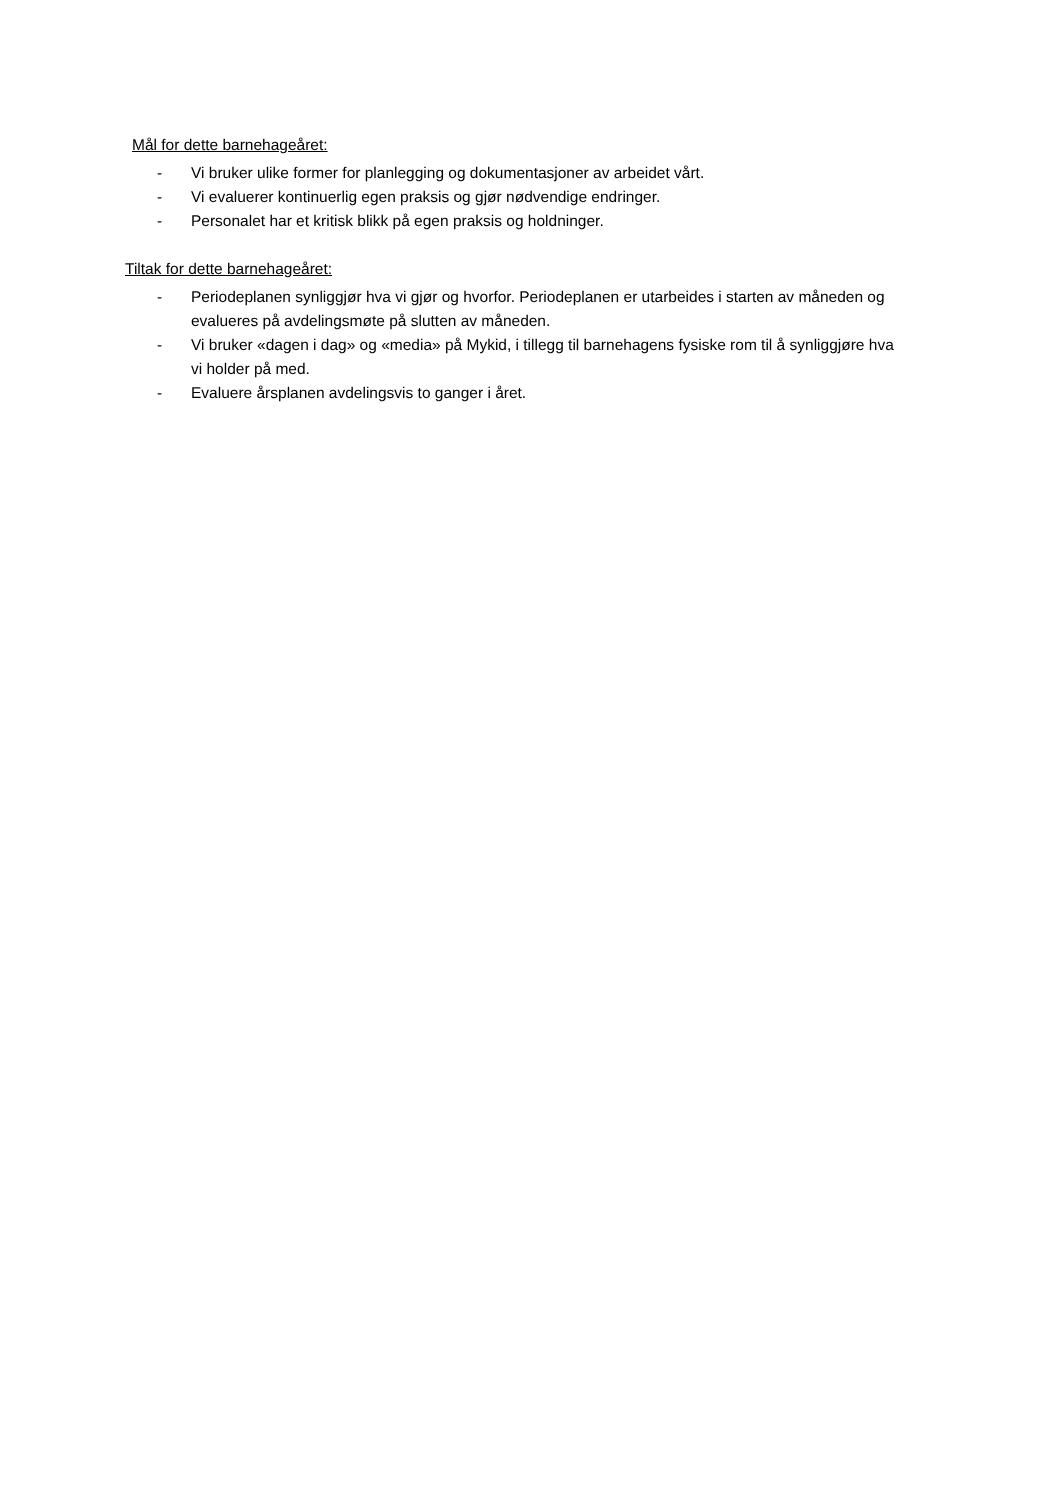Mål for dette barnehageåret:
- Vi bruker ulike former for planlegging og dokumentasjoner av arbeidet vårt.
- Vi evaluerer kontinuerlig egen praksis og gjør nødvendige endringer.
- Personalet har et kritisk blikk på egen praksis og holdninger.
Tiltak for dette barnehageåret:
- Periodeplanen synliggjør hva vi gjør og hvorfor. Periodeplanen er utarbeides i starten av måneden og evalueres på avdelingsmøte på slutten av måneden.
- Vi bruker «dagen i dag» og «media» på Mykid, i tillegg til barnehagens fysiske rom til å synliggjøre hva vi holder på med.
- Evaluere årsplanen avdelingsvis to ganger i året.